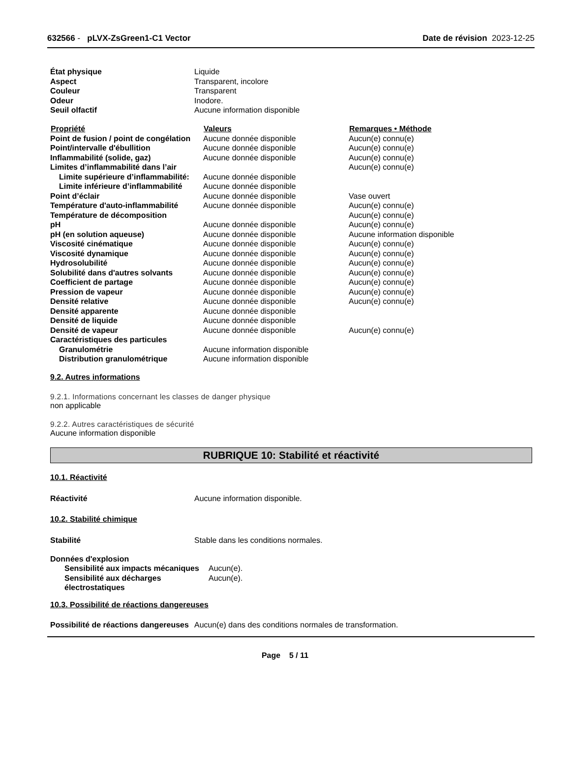632566 - pLVX-ZsGreen1-C1 Vector
Date de révision 2023-12-25
| État physique | Liquide |
| Aspect | Transparent, incolore |
| Couleur | Transparent |
| Odeur | Inodore. |
| Seuil olfactif | Aucune information disponible |
| Propriété | Valeurs | Remarques • Méthode |
| --- | --- | --- |
| Point de fusion / point de congélation | Aucune donnée disponible | Aucun(e) connu(e) |
| Point/intervalle d'ébullition | Aucune donnée disponible | Aucun(e) connu(e) |
| Inflammabilité (solide, gaz) | Aucune donnée disponible | Aucun(e) connu(e) |
| Limites d’inflammabilité dans l’air | | Aucun(e) connu(e) |
| Limite supérieure d’inflammabilité: | Aucune donnée disponible | |
| Limite inférieure d’inflammabilité | Aucune donnée disponible | |
| Point d’éclair | Aucune donnée disponible | Vase ouvert |
| Température d'auto-inflammabilité | Aucune donnée disponible | Aucun(e) connu(e) |
| Température de décomposition | | Aucun(e) connu(e) |
| pH | Aucune donnée disponible | Aucun(e) connu(e) |
| pH (en solution aqueuse) | Aucune donnée disponible | Aucune information disponible |
| Viscosité cinématique | Aucune donnée disponible | Aucun(e) connu(e) |
| Viscosité dynamique | Aucune donnée disponible | Aucun(e) connu(e) |
| Hydrosolubilité | Aucune donnée disponible | Aucun(e) connu(e) |
| Solubilité dans d'autres solvants | Aucune donnée disponible | Aucun(e) connu(e) |
| Coefficient de partage | Aucune donnée disponible | Aucun(e) connu(e) |
| Pression de vapeur | Aucune donnée disponible | Aucun(e) connu(e) |
| Densité relative | Aucune donnée disponible | Aucun(e) connu(e) |
| Densité apparente | Aucune donnée disponible | |
| Densité de liquide | Aucune donnée disponible | |
| Densité de vapeur | Aucune donnée disponible | Aucun(e) connu(e) |
| Caractéristiques des particules | | |
| Granulométrie | Aucune information disponible | |
| Distribution granulométrique | Aucune information disponible | |
9.2. Autres informations
9.2.1. Informations concernant les classes de danger physique
non applicable
9.2.2. Autres caractéristiques de sécurité
Aucune information disponible
RUBRIQUE 10: Stabilité et réactivité
10.1. Réactivité
| Réactivité | Aucune information disponible. |
10.2. Stabilité chimique
| Stabilité | Stable dans les conditions normales. |
| Données d'explosion | |
| Sensibilité aux impacts mécaniques | Aucun(e). |
| Sensibilité aux décharges électrostatiques | Aucun(e). |
10.3. Possibilité de réactions dangereuses
| Possibilité de réactions dangereuses | Aucun(e) dans des conditions normales de transformation. |
Page 5 / 11